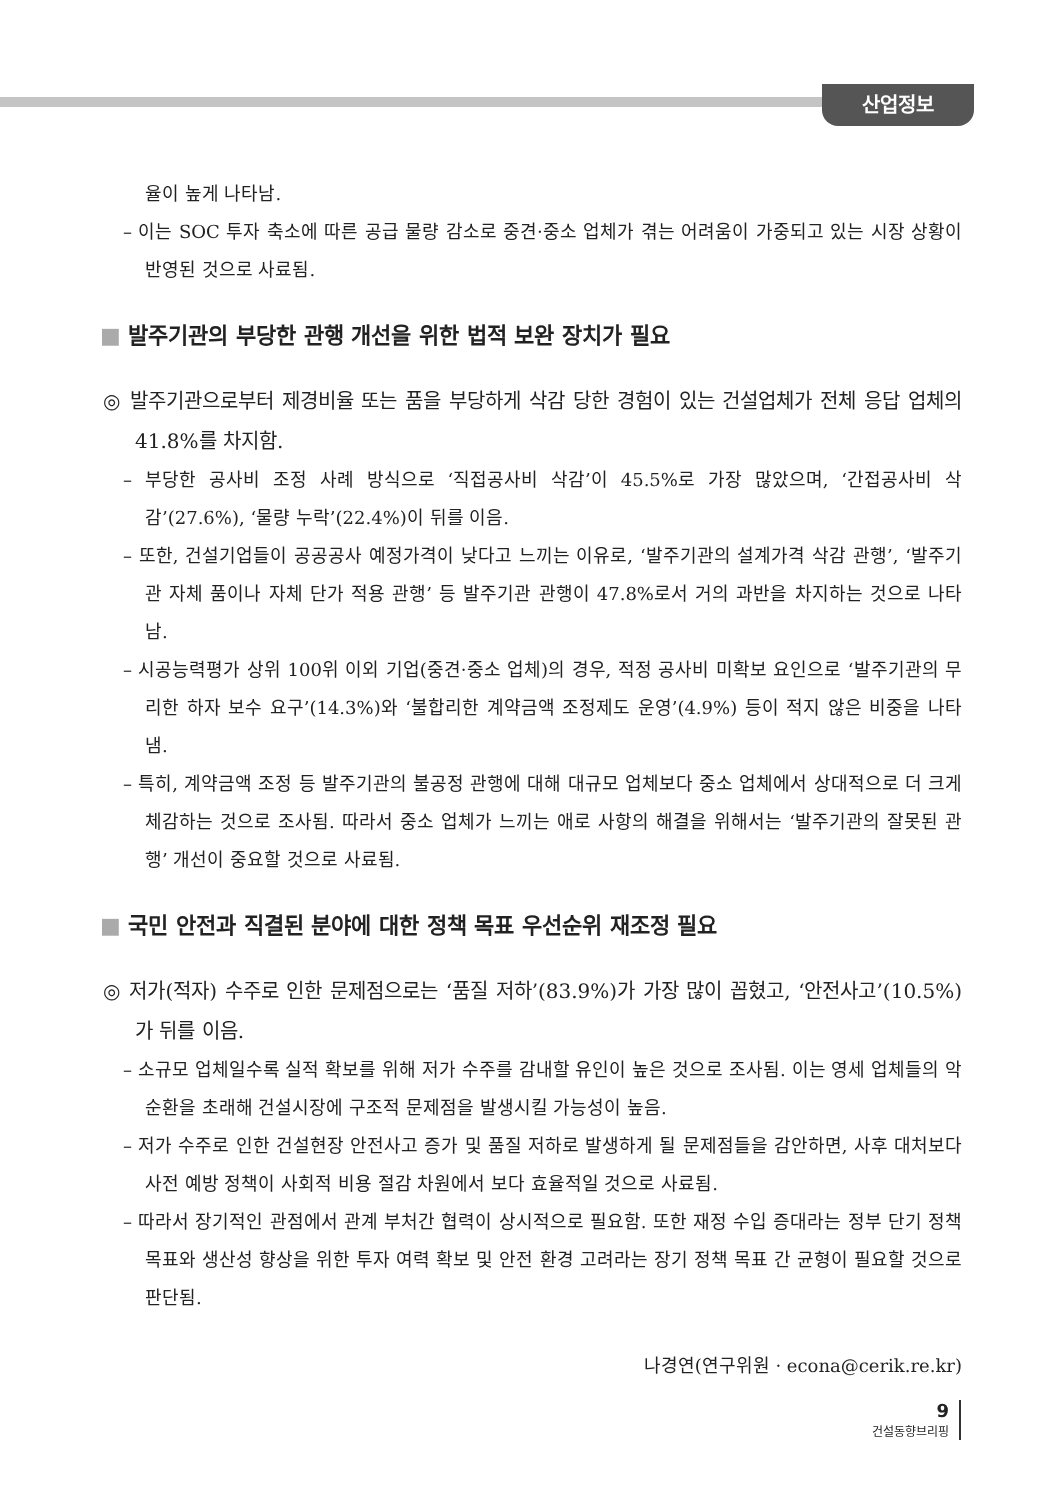산업정보
율이 높게 나타남.
– 이는 SOC 투자 축소에 따른 공급 물량 감소로 중견·중소 업체가 겪는 어려움이 가중되고 있는 시장 상황이 반영된 것으로 사료됨.
■ 발주기관의 부당한 관행 개선을 위한 법적 보완 장치가 필요
◎ 발주기관으로부터 제경비율 또는 품을 부당하게 삭감 당한 경험이 있는 건설업체가 전체 응답 업체의 41.8%를 차지함.
– 부당한 공사비 조정 사례 방식으로 ‘직접공사비 삭감’이 45.5%로 가장 많았으며, ‘간접공사비 삭감’(27.6%), ‘물량 누락’(22.4%)이 뒤를 이음.
– 또한, 건설기업들이 공공공사 예정가격이 낮다고 느끼는 이유로, ‘발주기관의 설계가격 삭감 관행’, ‘발주기관 자체 품이나 자체 단가 적용 관행’ 등 발주기관 관행이 47.8%로서 거의 과반을 차지하는 것으로 나타남.
– 시공능력평가 상위 100위 이외 기업(중견·중소 업체)의 경우, 적정 공사비 미확보 요인으로 ‘발주기관의 무리한 하자 보수 요구’(14.3%)와 ‘불합리한 계약금액 조정제도 운영’(4.9%) 등이 적지 않은 비중을 나타냄.
– 특히, 계약금액 조정 등 발주기관의 불공정 관행에 대해 대규모 업체보다 중소 업체에서 상대적으로 더 크게 체감하는 것으로 조사됨. 따라서 중소 업체가 느끼는 애로 사항의 해결을 위해서는 ‘발주기관의 잘못된 관행’ 개선이 중요할 것으로 사료됨.
■ 국민 안전과 직결된 분야에 대한 정책 목표 우선순위 재조정 필요
◎ 저가(적자) 수주로 인한 문제점으로는 ‘품질 저하’(83.9%)가 가장 많이 꼽혔고, ‘안전사고’(10.5%)가 뒤를 이음.
– 소규모 업체일수록 실적 확보를 위해 저가 수주를 감내할 유인이 높은 것으로 조사됨. 이는 영세 업체들의 악순환을 초래해 건설시장에 구조적 문제점을 발생시킬 가능성이 높음.
– 저가 수주로 인한 건설현장 안전사고 증가 및 품질 저하로 발생하게 될 문제점들을 감안하면, 사후 대처보다 사전 예방 정책이 사회적 비용 절감 차원에서 보다 효율적일 것으로 사료됨.
– 따라서 장기적인 관점에서 관계 부처간 협력이 상시적으로 필요함. 또한 재정 수입 증대라는 정부 단기 정책 목표와 생산성 향상을 위한 투자 여력 확보 및 안전 환경 고려라는 장기 정책 목표 간 균형이 필요할 것으로 판단됨.
나경연(연구위원 · econa@cerik.re.kr)
9
건설동향브리핑